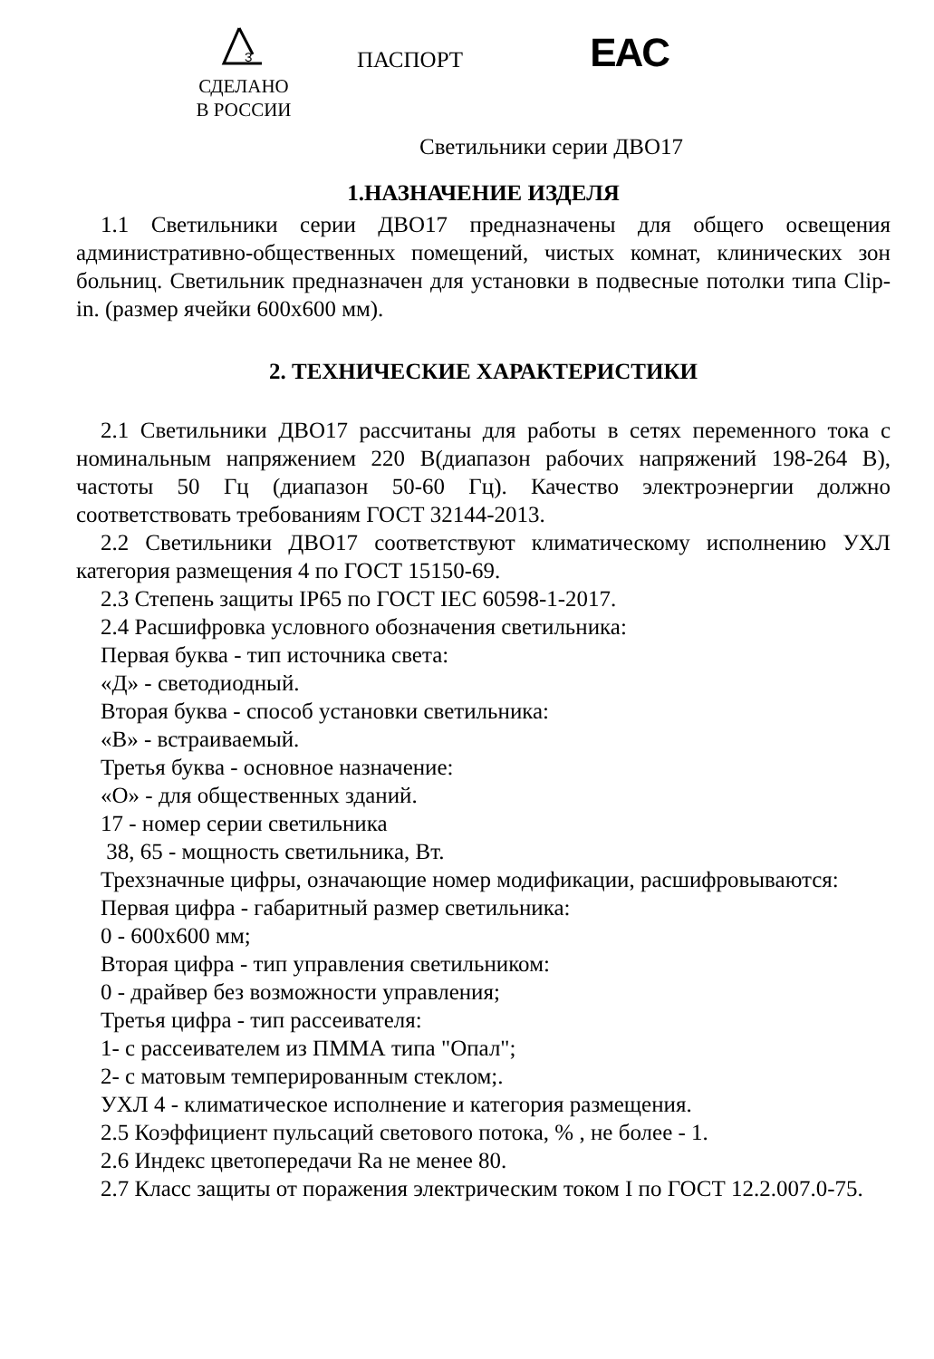З
СДЕЛАНО
В РОССИИ
ПАСПОРТ
EAC
Светильники серии ДВО17
1.НАЗНАЧЕНИЕ ИЗДЕЛЯ
1.1 Светильники серии ДВО17 предназначены для общего освещения административно-общественных помещений, чистых комнат, клинических зон больниц. Светильник предназначен для установки в подвесные потолки типа Clip-in. (размер ячейки 600х600 мм).
2. ТЕХНИЧЕСКИЕ ХАРАКТЕРИСТИКИ
2.1 Светильники ДВО17 рассчитаны для работы в сетях переменного тока с номинальным напряжением 220 В(диапазон рабочих напряжений 198-264 В), частоты 50 Гц (диапазон 50-60 Гц). Качество электроэнергии должно соответствовать требованиям ГОСТ 32144-2013.
2.2 Светильники ДВО17 соответствуют климатическому исполнению УХЛ категория размещения 4 по ГОСТ 15150-69.
2.3 Степень защиты IP65 по ГОСТ IEC 60598-1-2017.
2.4 Расшифровка условного обозначения светильника:
Первая буква - тип источника света:
«Д» - светодиодный.
Вторая буква - способ установки светильника:
«В» - встраиваемый.
Третья буква - основное назначение:
«О» - для общественных зданий.
17 - номер серии светильника
38, 65 - мощность светильника, Вт.
Трехзначные цифры, означающие номер модификации, расшифровываются:
Первая цифра - габаритный размер светильника:
0 - 600х600 мм;
Вторая цифра - тип управления светильником:
0 - драйвер без возможности управления;
Третья цифра - тип рассеивателя:
1- с рассеивателем из ПММА типа "Опал";
2- с матовым темперированным стеклом;.
УХЛ 4 - климатическое исполнение и категория размещения.
2.5 Коэффициент пульсаций светового потока, % , не более - 1.
2.6 Индекс цветопередачи Ra не менее 80.
2.7 Класс защиты от поражения электрическим током I по ГОСТ 12.2.007.0-75.